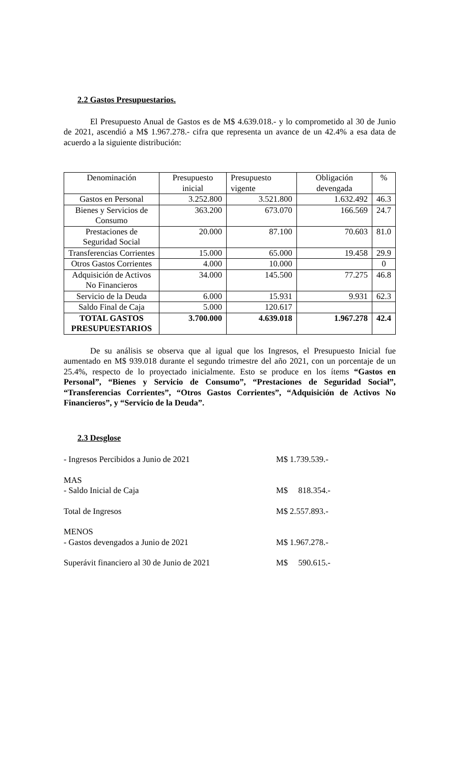2.2 Gastos Presupuestarios.
El Presupuesto Anual de Gastos es de M$ 4.639.018.- y lo comprometido al 30 de Junio de 2021, ascendió a M$ 1.967.278.- cifra que representa un avance de un 42.4% a esa data de acuerdo a la siguiente distribución:
| Denominación | Presupuesto inicial | Presupuesto vigente | Obligación devengada | % |
| Gastos en Personal | 3.252.800 | 3.521.800 | 1.632.492 | 46.3 |
| Bienes y Servicios de Consumo | 363.200 | 673.070 | 166.569 | 24.7 |
| Prestaciones de Seguridad Social | 20.000 | 87.100 | 70.603 | 81.0 |
| Transferencias Corrientes | 15.000 | 65.000 | 19.458 | 29.9 |
| Otros Gastos Corrientes | 4.000 | 10.000 | | 0 |
| Adquisición de Activos No Financieros | 34.000 | 145.500 | 77.275 | 46.8 |
| Servicio de la Deuda | 6.000 | 15.931 | 9.931 | 62.3 |
| Saldo Final de Caja | 5.000 | 120.617 | | |
| TOTAL GASTOS PRESUPUESTARIOS | 3.700.000 | 4.639.018 | 1.967.278 | 42.4 |
De su análisis se observa que al igual que los Ingresos, el Presupuesto Inicial fue aumentado en M$ 939.018 durante el segundo trimestre del año 2021, con un porcentaje de un 25.4%, respecto de lo proyectado inicialmente. Esto se produce en los ítems “Gastos en Personal”, “Bienes y Servicio de Consumo”, “Prestaciones de Seguridad Social”, “Transferencias Corrientes”, “Otros Gastos Corrientes”, “Adquisición de Activos No Financieros”, y “Servicio de la Deuda”.
2.3 Desglose
- Ingresos Percibidos a Junio de 2021 M$ 1.739.539.-
MAS
- Saldo Inicial de Caja M$ 818.354.-
Total de Ingresos M$ 2.557.893.-
MENOS
- Gastos devengados a Junio de 2021 M$ 1.967.278.-
Superávit financiero al 30 de Junio de 2021 M$ 590.615.-